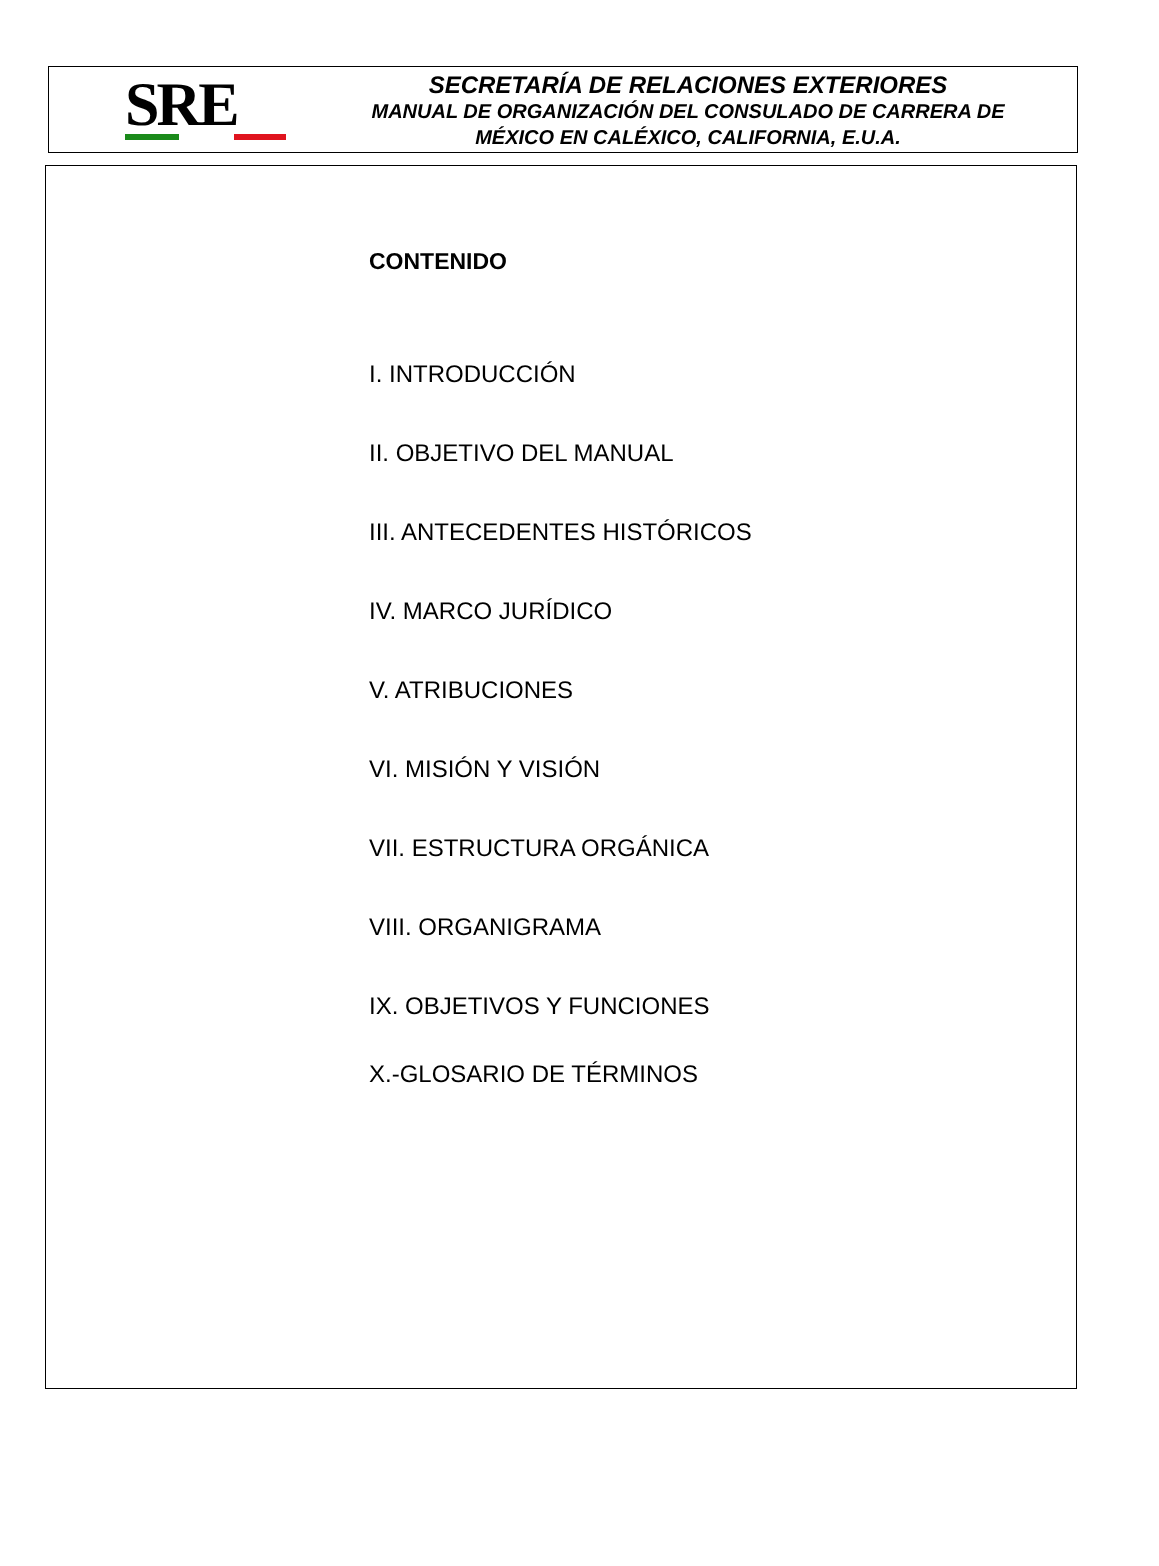SRE
SECRETARÍA DE RELACIONES EXTERIORES
MANUAL DE ORGANIZACIÓN DEL CONSULADO DE CARRERA DE
MÉXICO EN CALÉXICO, CALIFORNIA, E.U.A.
CONTENIDO
I. INTRODUCCIÓN
II. OBJETIVO DEL MANUAL
III. ANTECEDENTES HISTÓRICOS
IV. MARCO JURÍDICO
V. ATRIBUCIONES
VI. MISIÓN Y VISIÓN
VII. ESTRUCTURA ORGÁNICA
VIII. ORGANIGRAMA
IX. OBJETIVOS Y FUNCIONES
X.-GLOSARIO DE TÉRMINOS